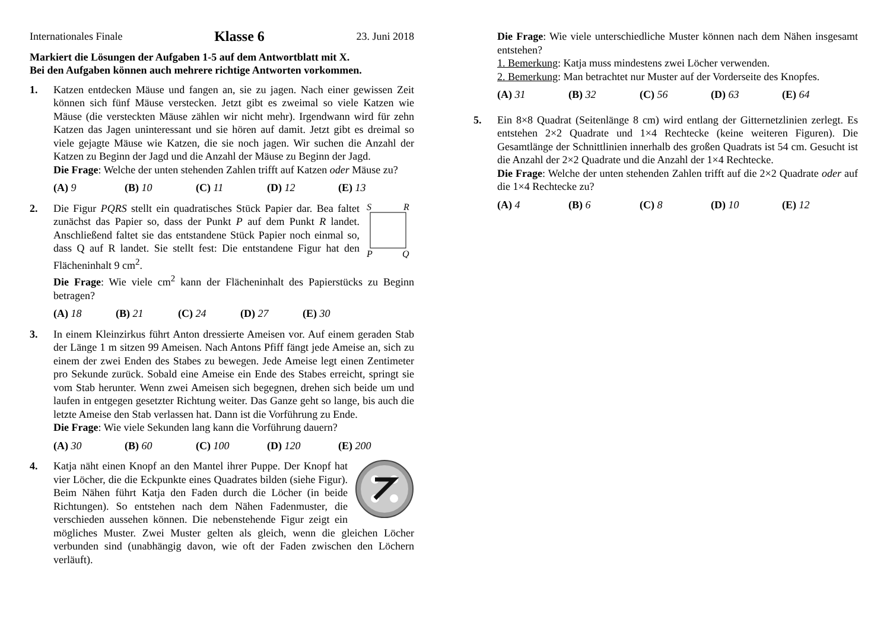Internationales Finale Klasse 6 23. Juni 2018
Markiert die Lösungen der Aufgaben 1-5 auf dem Antwortblatt mit X.
Bei den Aufgaben können auch mehrere richtige Antworten vorkommen.
1. Katzen entdecken Mäuse und fangen an, sie zu jagen. Nach einer gewissen Zeit können sich fünf Mäuse verstecken. Jetzt gibt es zweimal so viele Katzen wie Mäuse (die versteckten Mäuse zählen wir nicht mehr). Irgendwann wird für zehn Katzen das Jagen uninteressant und sie hören auf damit. Jetzt gibt es dreimal so viele gejagte Mäuse wie Katzen, die sie noch jagen. Wir suchen die Anzahl der Katzen zu Beginn der Jagd und die Anzahl der Mäuse zu Beginn der Jagd.
Die Frage: Welche der unten stehenden Zahlen trifft auf Katzen oder Mäuse zu?
(A) 9 (B) 10 (C) 11 (D) 12 (E) 13
2.
S
R
P
Q
Die Figur PQRS stellt ein quadratisches Stück Papier dar. Bea faltet zunächst das Papier so, dass der Punkt P auf dem Punkt R landet. Anschließend faltet sie das entstandene Stück Papier noch einmal so, dass Q auf R landet. Sie stellt fest: Die entstandene Figur hat den Flächeninhalt 9 cm<sup>2</sup>.
Die Frage: Wie viele cm<sup>2</sup> kann der Flächeninhalt des Papierstücks zu Beginn betragen?
(A) 18 (B) 21 (C) 24 (D) 27 (E) 30
3. In einem Kleinzirkus führt Anton dressierte Ameisen vor. Auf einem geraden Stab der Länge 1 m sitzen 99 Ameisen. Nach Antons Pfiff fängt jede Ameise an, sich zu einem der zwei Enden des Stabes zu bewegen. Jede Ameise legt einen Zentimeter pro Sekunde zurück. Sobald eine Ameise ein Ende des Stabes erreicht, springt sie vom Stab herunter. Wenn zwei Ameisen sich begegnen, drehen sich beide um und laufen in entgegen gesetzter Richtung weiter. Das Ganze geht so lange, bis auch die letzte Ameise den Stab verlassen hat. Dann ist die Vorführung zu Ende.
Die Frage: Wie viele Sekunden lang kann die Vorführung dauern?
(A) 30 (B) 60 (C) 100 (D) 120 (E) 200
4. Katja näht einen Knopf an den Mantel ihrer Puppe. Der Knopf hat vier Löcher, die die Eckpunkte eines Quadrates bilden (siehe Figur). Beim Nähen führt Katja den Faden durch die Löcher (in beide Richtungen). So entstehen nach dem Nähen Fadenmuster, die verschieden aussehen können. Die nebenstehende Figur zeigt ein mögliches Muster. Zwei Muster gelten als gleich, wenn die gleichen Löcher verbunden sind (unabhängig davon, wie oft der Faden zwischen den Löchern verläuft).
Die Frage: Wie viele unterschiedliche Muster können nach dem Nähen insgesamt entstehen?
1. Bemerkung: Katja muss mindestens zwei Löcher verwenden.
2. Bemerkung: Man betrachtet nur Muster auf der Vorderseite des Knopfes.
(A) 31 (B) 32 (C) 56 (D) 63 (E) 64
5. Ein 8×8 Quadrat (Seitenlänge 8 cm) wird entlang der Gitternetzlinien zerlegt. Es entstehen 2×2 Quadrate und 1×4 Rechtecke (keine weiteren Figuren). Die Gesamtlänge der Schnittlinien innerhalb des großen Quadrats ist 54 cm. Gesucht ist die Anzahl der 2×2 Quadrate und die Anzahl der 1×4 Rechtecke.
Die Frage: Welche der unten stehenden Zahlen trifft auf die 2×2 Quadrate oder auf die 1×4 Rechtecke zu?
(A) 4 (B) 6 (C) 8 (D) 10 (E) 12